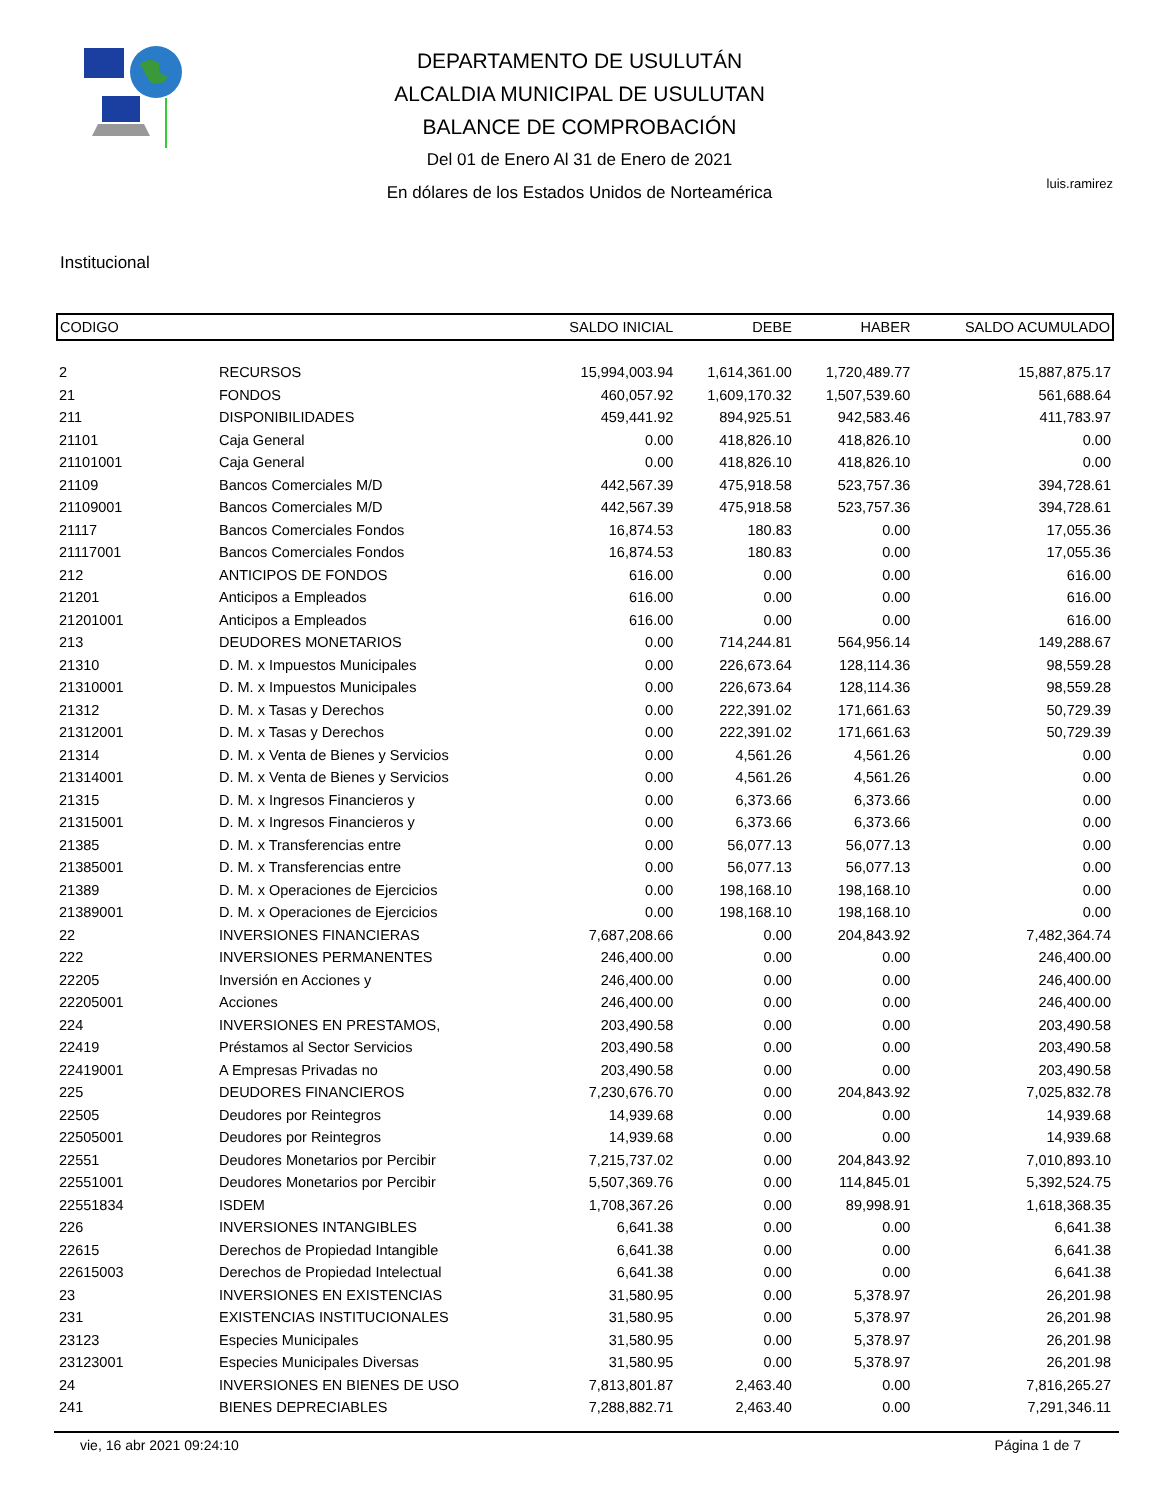DEPARTAMENTO DE USULUTÁN
ALCALDIA MUNICIPAL DE USULUTAN
BALANCE DE COMPROBACIÓN
Del 01 de Enero Al 31 de Enero de 2021
En dólares de los Estados Unidos de Norteamérica
luis.ramirez
Institucional
| CODIGO | | SALDO INICIAL | DEBE | HABER | SALDO ACUMULADO |
| --- | --- | --- | --- | --- | --- |
| 2 | RECURSOS | 15,994,003.94 | 1,614,361.00 | 1,720,489.77 | 15,887,875.17 |
| 21 | FONDOS | 460,057.92 | 1,609,170.32 | 1,507,539.60 | 561,688.64 |
| 211 | DISPONIBILIDADES | 459,441.92 | 894,925.51 | 942,583.46 | 411,783.97 |
| 21101 | Caja General | 0.00 | 418,826.10 | 418,826.10 | 0.00 |
| 21101001 | Caja General | 0.00 | 418,826.10 | 418,826.10 | 0.00 |
| 21109 | Bancos Comerciales M/D | 442,567.39 | 475,918.58 | 523,757.36 | 394,728.61 |
| 21109001 | Bancos Comerciales M/D | 442,567.39 | 475,918.58 | 523,757.36 | 394,728.61 |
| 21117 | Bancos Comerciales Fondos | 16,874.53 | 180.83 | 0.00 | 17,055.36 |
| 21117001 | Bancos Comerciales Fondos | 16,874.53 | 180.83 | 0.00 | 17,055.36 |
| 212 | ANTICIPOS DE FONDOS | 616.00 | 0.00 | 0.00 | 616.00 |
| 21201 | Anticipos a Empleados | 616.00 | 0.00 | 0.00 | 616.00 |
| 21201001 | Anticipos a Empleados | 616.00 | 0.00 | 0.00 | 616.00 |
| 213 | DEUDORES MONETARIOS | 0.00 | 714,244.81 | 564,956.14 | 149,288.67 |
| 21310 | D. M. x Impuestos Municipales | 0.00 | 226,673.64 | 128,114.36 | 98,559.28 |
| 21310001 | D. M. x Impuestos Municipales | 0.00 | 226,673.64 | 128,114.36 | 98,559.28 |
| 21312 | D. M. x Tasas y Derechos | 0.00 | 222,391.02 | 171,661.63 | 50,729.39 |
| 21312001 | D. M. x Tasas y Derechos | 0.00 | 222,391.02 | 171,661.63 | 50,729.39 |
| 21314 | D. M. x Venta de Bienes y Servicios | 0.00 | 4,561.26 | 4,561.26 | 0.00 |
| 21314001 | D. M. x Venta de Bienes y Servicios | 0.00 | 4,561.26 | 4,561.26 | 0.00 |
| 21315 | D. M. x Ingresos Financieros y | 0.00 | 6,373.66 | 6,373.66 | 0.00 |
| 21315001 | D. M. x Ingresos Financieros y | 0.00 | 6,373.66 | 6,373.66 | 0.00 |
| 21385 | D. M. x Transferencias entre | 0.00 | 56,077.13 | 56,077.13 | 0.00 |
| 21385001 | D. M. x Transferencias entre | 0.00 | 56,077.13 | 56,077.13 | 0.00 |
| 21389 | D. M. x Operaciones de Ejercicios | 0.00 | 198,168.10 | 198,168.10 | 0.00 |
| 21389001 | D. M. x Operaciones de Ejercicios | 0.00 | 198,168.10 | 198,168.10 | 0.00 |
| 22 | INVERSIONES FINANCIERAS | 7,687,208.66 | 0.00 | 204,843.92 | 7,482,364.74 |
| 222 | INVERSIONES PERMANENTES | 246,400.00 | 0.00 | 0.00 | 246,400.00 |
| 22205 | Inversión en Acciones y | 246,400.00 | 0.00 | 0.00 | 246,400.00 |
| 22205001 | Acciones | 246,400.00 | 0.00 | 0.00 | 246,400.00 |
| 224 | INVERSIONES EN PRESTAMOS, | 203,490.58 | 0.00 | 0.00 | 203,490.58 |
| 22419 | Préstamos al Sector Servicios | 203,490.58 | 0.00 | 0.00 | 203,490.58 |
| 22419001 | A Empresas Privadas no | 203,490.58 | 0.00 | 0.00 | 203,490.58 |
| 225 | DEUDORES FINANCIEROS | 7,230,676.70 | 0.00 | 204,843.92 | 7,025,832.78 |
| 22505 | Deudores por Reintegros | 14,939.68 | 0.00 | 0.00 | 14,939.68 |
| 22505001 | Deudores por Reintegros | 14,939.68 | 0.00 | 0.00 | 14,939.68 |
| 22551 | Deudores Monetarios por Percibir | 7,215,737.02 | 0.00 | 204,843.92 | 7,010,893.10 |
| 22551001 | Deudores Monetarios por Percibir | 5,507,369.76 | 0.00 | 114,845.01 | 5,392,524.75 |
| 22551834 | ISDEM | 1,708,367.26 | 0.00 | 89,998.91 | 1,618,368.35 |
| 226 | INVERSIONES INTANGIBLES | 6,641.38 | 0.00 | 0.00 | 6,641.38 |
| 22615 | Derechos de Propiedad Intangible | 6,641.38 | 0.00 | 0.00 | 6,641.38 |
| 22615003 | Derechos de Propiedad Intelectual | 6,641.38 | 0.00 | 0.00 | 6,641.38 |
| 23 | INVERSIONES EN EXISTENCIAS | 31,580.95 | 0.00 | 5,378.97 | 26,201.98 |
| 231 | EXISTENCIAS INSTITUCIONALES | 31,580.95 | 0.00 | 5,378.97 | 26,201.98 |
| 23123 | Especies Municipales | 31,580.95 | 0.00 | 5,378.97 | 26,201.98 |
| 23123001 | Especies Municipales Diversas | 31,580.95 | 0.00 | 5,378.97 | 26,201.98 |
| 24 | INVERSIONES EN BIENES DE USO | 7,813,801.87 | 2,463.40 | 0.00 | 7,816,265.27 |
| 241 | BIENES DEPRECIABLES | 7,288,882.71 | 2,463.40 | 0.00 | 7,291,346.11 |
vie, 16 abr 2021 09:24:10 Página 1 de 7